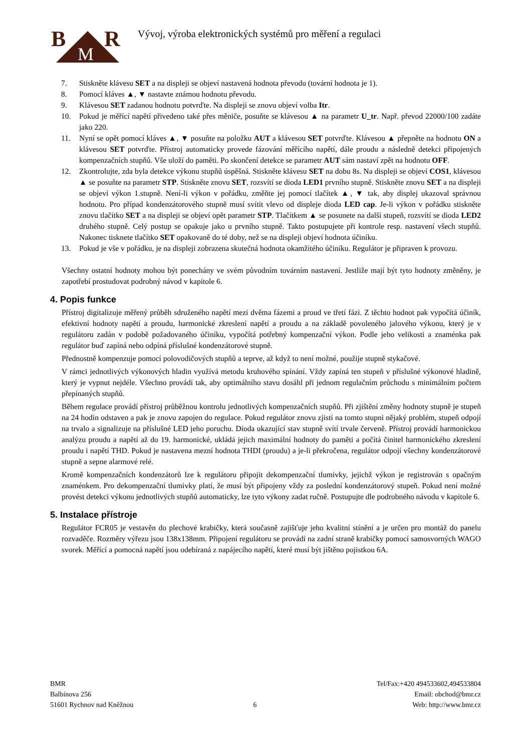B
R
M
Vývoj, výroba elektronických systémů pro měření a regulaci
7. Stiskněte klávesu SET a na displeji se objeví nastavená hodnota převodu (tovární hodnota je 1).
8. Pomocí kláves ▲, ▼ nastavte známou hodnotu převodu.
9. Klávesou SET zadanou hodnotu potvrďte. Na displeji se znovu objeví volba Itr.
10. Pokud je měřící napětí přivedeno také přes měniče, posuňte se klávesou ▲ na parametr U_tr. Např. převod 22000/100 zadáte jako 220.
11. Nyní se opět pomocí kláves ▲, ▼ posuňte na položku AUT a klávesou SET potvrďte. Klávesou ▲ přepněte na hodnotu ON a klávesou SET potvrďte. Přístroj automaticky provede fázování měřícího napětí, dále proudu a následně detekci připojených kompenzačních stupňů. Vše uloží do paměti. Po skončení detekce se parametr AUT sám nastaví zpět na hodnotu OFF.
12. Zkontrolujte, zda byla detekce výkonu stupňů úspěšná. Stiskněte klávesu SET na dobu 8s. Na displeji se objeví COS1, klávesou ▲ se posuňte na parametr STP. Stiskněte znovu SET, rozsvítí se dioda LED1 prvního stupně. Stiskněte znovu SET a na displeji se objeví výkon 1.stupně. Není-li výkon v pořádku, změňte jej pomocí tlačítek ▲, ▼ tak, aby displej ukazoval správnou hodnotu. Pro případ kondenzátorového stupně musí svítit vlevo od displeje dioda LED cap. Je-li výkon v pořádku stiskněte znovu tlačítko SET a na displeji se objeví opět parametr STP. Tlačítkem ▲ se posunete na další stupeň, rozsvítí se dioda LED2 druhého stupně. Celý postup se opakuje jako u prvního stupně. Takto postupujete při kontrole resp. nastavení všech stupňů. Nakonec tisknete tlačítko SET opakovaně do té doby, než se na displeji objeví hodnota účiníku.
13. Pokud je vše v pořádku, je na displeji zobrazena skutečná hodnota okamžitého účiníku. Regulátor je připraven k provozu.
Všechny ostatní hodnoty mohou být ponechány ve svém původním továrním nastavení. Jestliže mají být tyto hodnoty změněny, je zapotřebí prostudovat podrobný návod v kapitole 6.
4. Popis funkce
Přístroj digitalizuje měřený průběh sdruženého napětí mezi dvěma fázemi a proud ve třetí fázi. Z těchto hodnot pak vypočítá účiník, efektivní hodnoty napětí a proudu, harmonické zkreslení napětí a proudu a na základě povoleného jalového výkonu, který je v regulátoru zadán v podobě požadovaného účiníku, vypočítá potřebný kompenzační výkon. Podle jeho velikosti a znaménka pak regulátor buď zapíná nebo odpíná příslušné kondenzátorové stupně.
Přednostně kompenzuje pomocí polovodičových stupňů a teprve, až když to není možné, použije stupně stykačové.
V rámci jednotlivých výkonových hladin využívá metodu kruhového spínání. Vždy zapíná ten stupeň v příslušné výkonové hladině, který je vypnut nejdéle. Všechno provádí tak, aby optimálního stavu dosáhl při jednom regulačním průchodu s minimálním počtem přepínaných stupňů.
Během regulace provádí přístroj průběžnou kontrolu jednotlivých kompenzačních stupňů. Při zjištění změny hodnoty stupně je stupeň na 24 hodin odstaven a pak je znovu zapojen do regulace. Pokud regulátor znovu zjistí na tomto stupni nějaký problém, stupeň odpojí na trvalo a signalizuje na příslušné LED jeho poruchu. Dioda ukazující stav stupně svítí trvale červeně. Přístroj provádí harmonickou analýzu proudu a napětí až do 19. harmonické, ukládá jejich maximální hodnoty do paměti a počítá činitel harmonického zkreslení proudu i napětí THD. Pokud je nastavena mezní hodnota THDI (proudu) a je-li překročena, regulátor odpojí všechny kondenzátorové stupně a sepne alarmové relé.
Kromě kompenzačních kondenzátorů lze k regulátoru připojit dekompenzační tlumivky, jejichž výkon je registrován s opačným znaménkem. Pro dekompenzační tlumivky platí, že musí být připojeny vždy za poslední kondenzátorový stupeň. Pokud není možné provést detekci výkonu jednotlivých stupňů automaticky, lze tyto výkony zadat ručně. Postupujte dle podrobného návodu v kapitole 6.
5. Instalace přístroje
Regulátor FCR05 je vestavěn do plechové krabičky, která současně zajišťuje jeho kvalitní stínění a je určen pro montáž do panelu rozvaděče. Rozměry výřezu jsou 138x138mm. Připojení regulátoru se provádí na zadní straně krabičky pomocí samosvorných WAGO svorek. Měřící a pomocná napětí jsou odebíraná z napájecího napětí, které musí být jištěno pojistkou 6A.
BMR
Balbínova 256
51601 Rychnov nad Kněžnou
6 Tel/Fax:+420 494533602,494533804
Email: obchod@bmr.cz
Web: http://www.bmr.cz